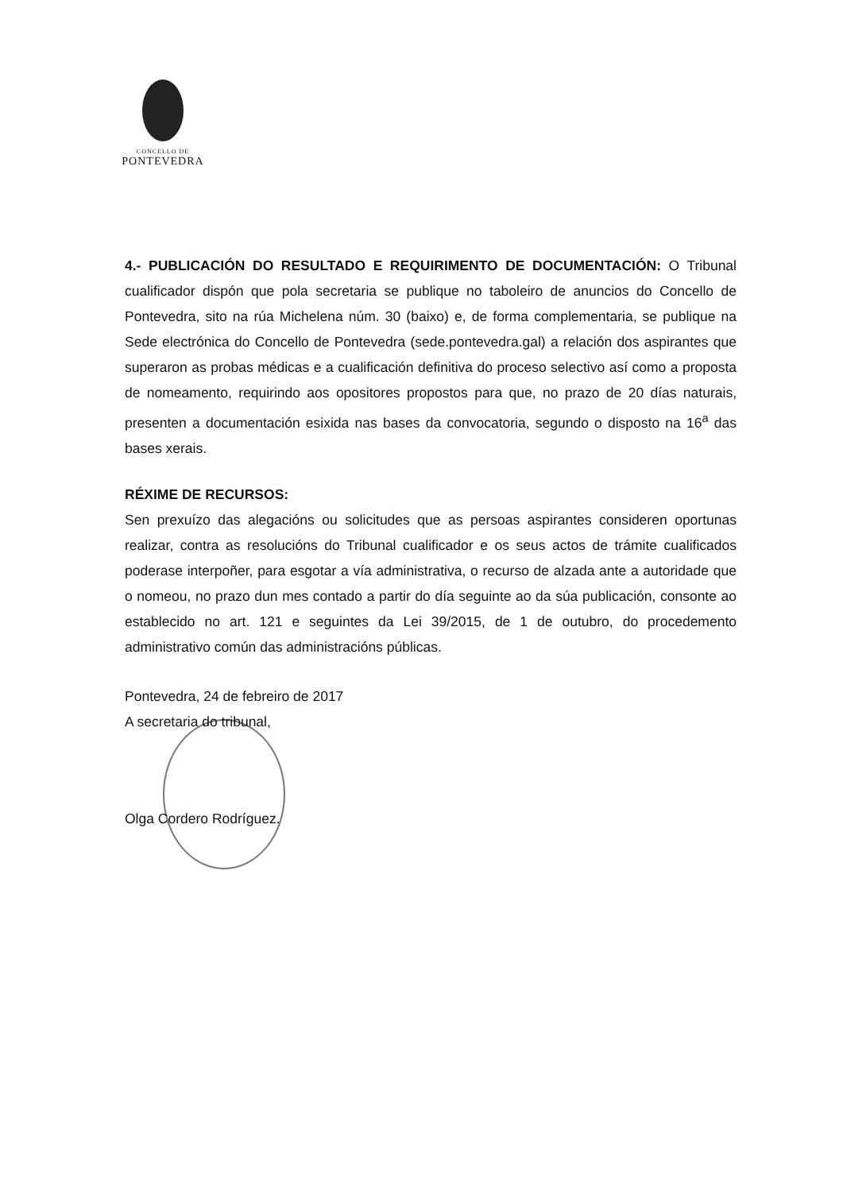CONCELLO DE
PONTEVEDRA
4.- PUBLICACIÓN DO RESULTADO E REQUIRIMENTO DE DOCUMENTACIÓN: O Tribunal cualificador dispón que pola secretaria se publique no taboleiro de anuncios do Concello de Pontevedra, sito na rúa Michelena núm. 30 (baixo) e, de forma complementaria, se publique na Sede electrónica do Concello de Pontevedra (sede.pontevedra.gal) a relación dos aspirantes que superaron as probas médicas e a cualificación definitiva do proceso selectivo así como a proposta de nomeamento, requirindo aos opositores propostos para que, no prazo de 20 días naturais, presenten a documentación esixida nas bases da convocatoria, segundo o disposto na 16<sup>a</sup> das bases xerais.
RÉXIME DE RECURSOS:
Sen prexuízo das alegacións ou solicitudes que as persoas aspirantes consideren oportunas realizar, contra as resolucións do Tribunal cualificador e os seus actos de trámite cualificados poderase interpoñer, para esgotar a vía administrativa, o recurso de alzada ante a autoridade que o nomeou, no prazo dun mes contado a partir do día seguinte ao da súa publicación, consonte ao establecido no art. 121 e seguintes da Lei 39/2015, de 1 de outubro, do procedemento administrativo común das administracións públicas.
Pontevedra, 24 de febreiro de 2017
A secretaria do tribunal,
Olga Cordero Rodríguez.